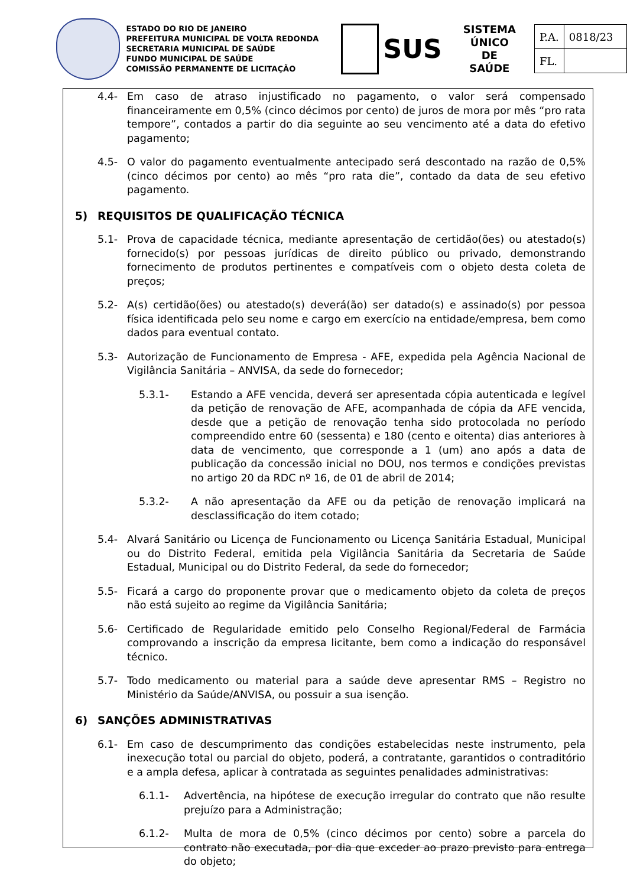ESTADO DO RIO DE JANEIRO
PREFEITURA MUNICIPAL DE VOLTA REDONDA
SECRETARIA MUNICIPAL DE SAÚDE
FUNDO MUNICIPAL DE SAÚDE
COMISSÃO PERMANENTE DE LICITAÇÃO
SUS
SISTEMA
ÚNICO
DE SAÚDE
| P.A. | 0818/23 |
| FL. | |
4.4- Em caso de atraso injustificado no pagamento, o valor será compensado financeiramente em 0,5% (cinco décimos por cento) de juros de mora por mês “pro rata tempore”, contados a partir do dia seguinte ao seu vencimento até a data do efetivo pagamento;
4.5- O valor do pagamento eventualmente antecipado será descontado na razão de 0,5% (cinco décimos por cento) ao mês “pro rata die”, contado da data de seu efetivo pagamento.
5) REQUISITOS DE QUALIFICAÇÃO TÉCNICA
5.1- Prova de capacidade técnica, mediante apresentação de certidão(ões) ou atestado(s) fornecido(s) por pessoas jurídicas de direito público ou privado, demonstrando fornecimento de produtos pertinentes e compatíveis com o objeto desta coleta de preços;
5.2- A(s) certidão(ões) ou atestado(s) deverá(ão) ser datado(s) e assinado(s) por pessoa física identificada pelo seu nome e cargo em exercício na entidade/empresa, bem como dados para eventual contato.
5.3- Autorização de Funcionamento de Empresa - AFE, expedida pela Agência Nacional de Vigilância Sanitária – ANVISA, da sede do fornecedor;
5.3.1- Estando a AFE vencida, deverá ser apresentada cópia autenticada e legível da petição de renovação de AFE, acompanhada de cópia da AFE vencida, desde que a petição de renovação tenha sido protocolada no período compreendido entre 60 (sessenta) e 180 (cento e oitenta) dias anteriores à data de vencimento, que corresponde a 1 (um) ano após a data de publicação da concessão inicial no DOU, nos termos e condições previstas no artigo 20 da RDC nº 16, de 01 de abril de 2014;
5.3.2- A não apresentação da AFE ou da petição de renovação implicará na desclassificação do item cotado;
5.4- Alvará Sanitário ou Licença de Funcionamento ou Licença Sanitária Estadual, Municipal ou do Distrito Federal, emitida pela Vigilância Sanitária da Secretaria de Saúde Estadual, Municipal ou do Distrito Federal, da sede do fornecedor;
5.5- Ficará a cargo do proponente provar que o medicamento objeto da coleta de preços não está sujeito ao regime da Vigilância Sanitária;
5.6- Certificado de Regularidade emitido pelo Conselho Regional/Federal de Farmácia comprovando a inscrição da empresa licitante, bem como a indicação do responsável técnico.
5.7- Todo medicamento ou material para a saúde deve apresentar RMS – Registro no Ministério da Saúde/ANVISA, ou possuir a sua isenção.
6) SANÇÕES ADMINISTRATIVAS
6.1- Em caso de descumprimento das condições estabelecidas neste instrumento, pela inexecução total ou parcial do objeto, poderá, a contratante, garantidos o contraditório e a ampla defesa, aplicar à contratada as seguintes penalidades administrativas:
6.1.1- Advertência, na hipótese de execução irregular do contrato que não resulte prejuízo para a Administração;
6.1.2- Multa de mora de 0,5% (cinco décimos por cento) sobre a parcela do contrato não executada, por dia que exceder ao prazo previsto para entrega do objeto;